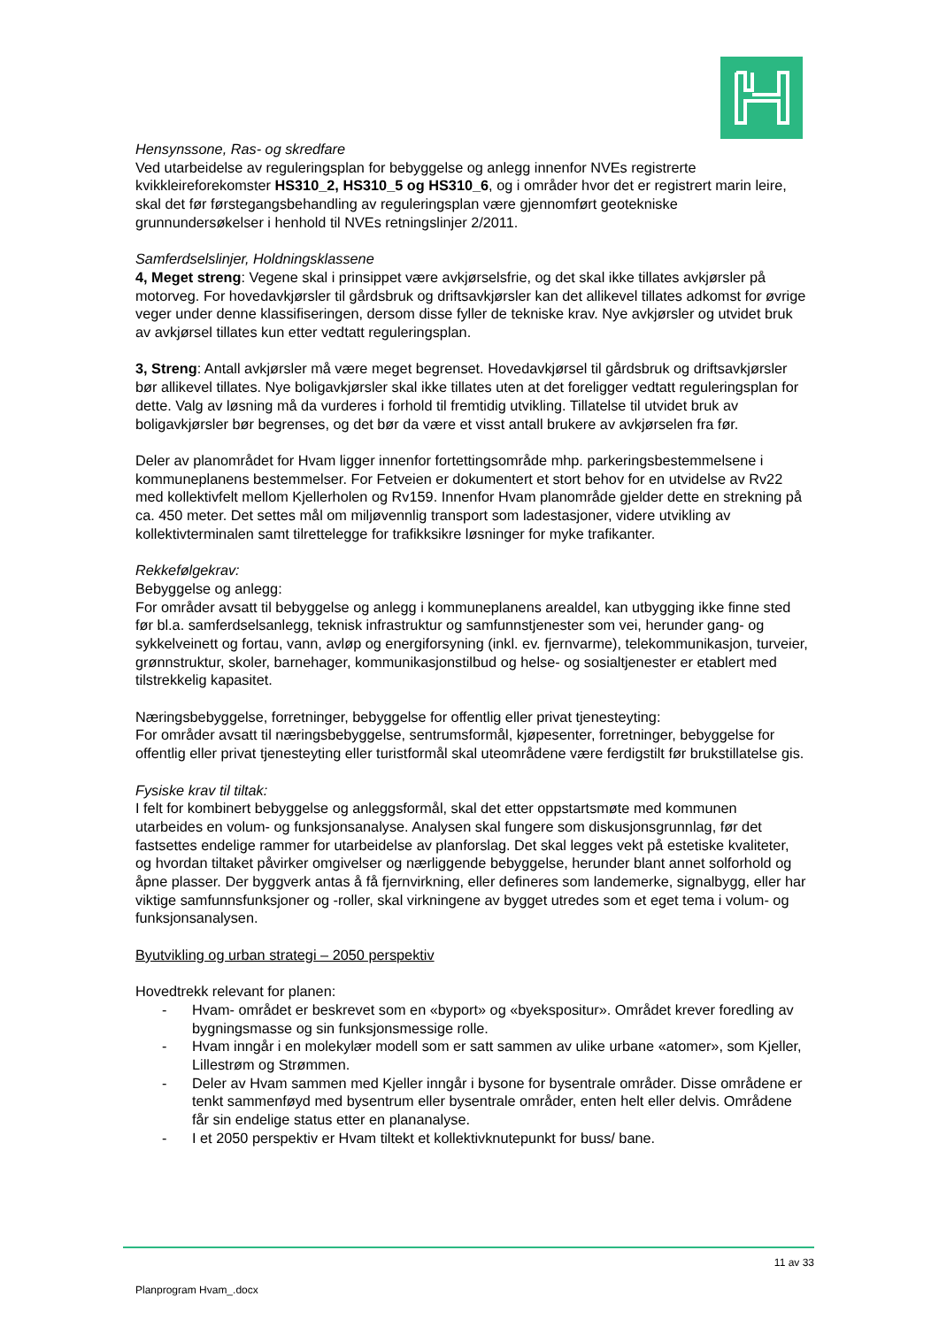Hensynssone, Ras- og skredfare
Ved utarbeidelse av reguleringsplan for bebyggelse og anlegg innenfor NVEs registrerte kvikkleireforekomster HS310_2, HS310_5 og HS310_6, og i områder hvor det er registrert marin leire, skal det før førstegangsbehandling av reguleringsplan være gjennomført geotekniske grunnundersøkelser i henhold til NVEs retningslinjer 2/2011.
Samferdselslinjer, Holdningsklassene
4, Meget streng: Vegene skal i prinsippet være avkjørselsfrie, og det skal ikke tillates avkjørsler på motorveg. For hovedavkjørsler til gårdsbruk og driftsavkjørsler kan det allikevel tillates adkomst for øvrige veger under denne klassifiseringen, dersom disse fyller de tekniske krav. Nye avkjørsler og utvidet bruk av avkjørsel tillates kun etter vedtatt reguleringsplan.
3, Streng: Antall avkjørsler må være meget begrenset. Hovedavkjørsel til gårdsbruk og driftsavkjørsler bør allikevel tillates. Nye boligavkjørsler skal ikke tillates uten at det foreligger vedtatt reguleringsplan for dette. Valg av løsning må da vurderes i forhold til fremtidig utvikling. Tillatelse til utvidet bruk av boligavkjørsler bør begrenses, og det bør da være et visst antall brukere av avkjørselen fra før.
Deler av planområdet for Hvam ligger innenfor fortettingsområde mhp. parkeringsbestemmelsene i kommuneplanens bestemmelser. For Fetveien er dokumentert et stort behov for en utvidelse av Rv22 med kollektivfelt mellom Kjellerholen og Rv159. Innenfor Hvam planområde gjelder dette en strekning på ca. 450 meter. Det settes mål om miljøvennlig transport som ladestasjoner, videre utvikling av kollektivterminalen samt tilrettelegge for trafikksikre løsninger for myke trafikanter.
Rekkefølgekrav:
Bebyggelse og anlegg:
For områder avsatt til bebyggelse og anlegg i kommuneplanens arealdel, kan utbygging ikke finne sted før bl.a. samferdselsanlegg, teknisk infrastruktur og samfunnstjenester som vei, herunder gang- og sykkelveinett og fortau, vann, avløp og energiforsyning (inkl. ev. fjernvarme), telekommunikasjon, turveier, grønnstruktur, skoler, barnehager, kommunikasjonstilbud og helse- og sosialtjenester er etablert med tilstrekkelig kapasitet.
Næringsbebyggelse, forretninger, bebyggelse for offentlig eller privat tjenesteyting:
For områder avsatt til næringsbebyggelse, sentrumsformål, kjøpesenter, forretninger, bebyggelse for offentlig eller privat tjenesteyting eller turistformål skal uteområdene være ferdigstilt før brukstillatelse gis.
Fysiske krav til tiltak:
I felt for kombinert bebyggelse og anleggsformål, skal det etter oppstartsmøte med kommunen utarbeides en volum- og funksjonsanalyse. Analysen skal fungere som diskusjonsgrunnlag, før det fastsettes endelige rammer for utarbeidelse av planforslag. Det skal legges vekt på estetiske kvaliteter, og hvordan tiltaket påvirker omgivelser og nærliggende bebyggelse, herunder blant annet solforhold og åpne plasser. Der byggverk antas å få fjernvirkning, eller defineres som landemerke, signalbygg, eller har viktige samfunnsfunksjoner og -roller, skal virkningene av bygget utredes som et eget tema i volum- og funksjonsanalysen.
Byutvikling og urban strategi – 2050 perspektiv
Hovedtrekk relevant for planen:
- Hvam- området er beskrevet som en «byport» og «byekspositur». Området krever foredling av bygningsmasse og sin funksjonsmessige rolle.
- Hvam inngår i en molekylær modell som er satt sammen av ulike urbane «atomer», som Kjeller, Lillestrøm og Strømmen.
- Deler av Hvam sammen med Kjeller inngår i bysone for bysentrale områder. Disse områdene er tenkt sammenføyd med bysentrum eller bysentrale områder, enten helt eller delvis. Områdene får sin endelige status etter en plananalyse.
- I et 2050 perspektiv er Hvam tiltekt et kollektivknutepunkt for buss/ bane.
11 av 33
Planprogram Hvam_.docx